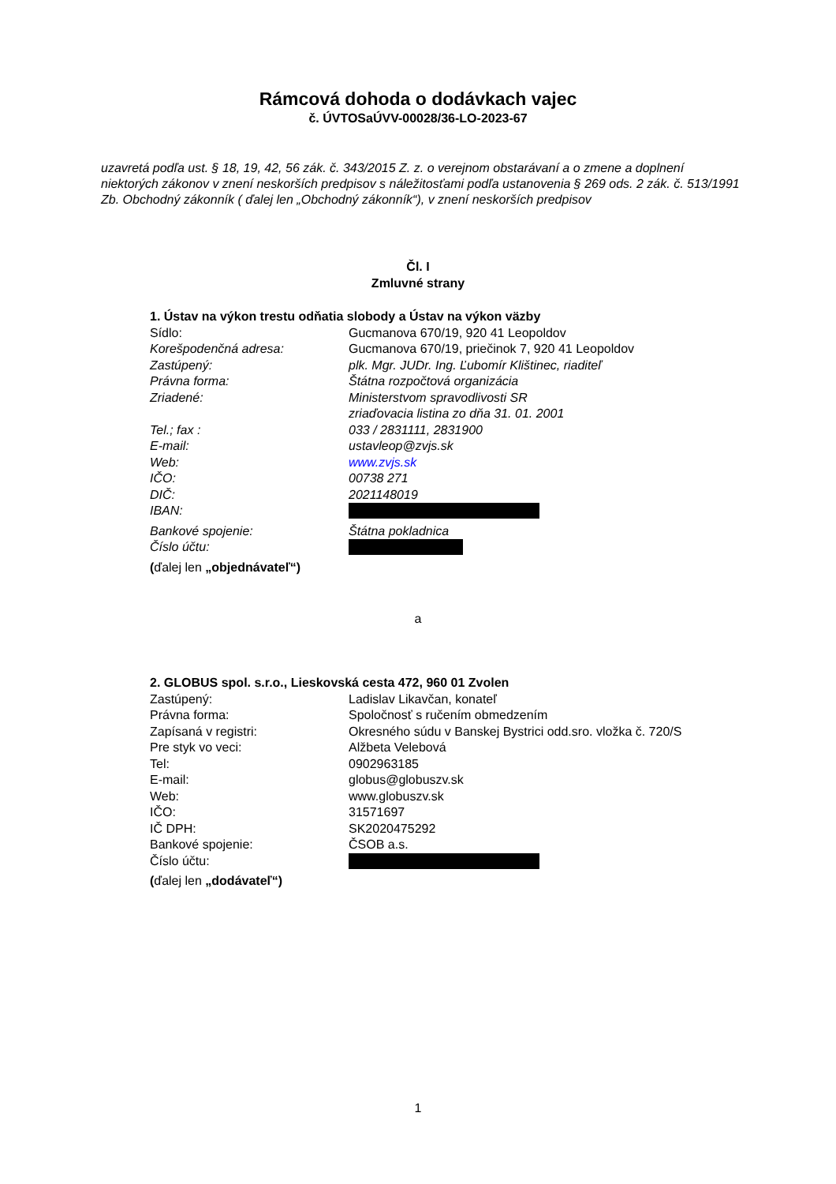Rámcová dohoda o dodávkach vajec
č. ÚVTOSaÚVV-00028/36-LO-2023-67
uzavretá podľa ust. § 18, 19, 42, 56 zák. č. 343/2015 Z. z. o verejnom obstarávaní a o zmene a doplnení niektorých zákonov v znení neskorších predpisov s náležitosťami podľa ustanovenia § 269 ods. 2 zák. č. 513/1991 Zb. Obchodný zákonník ( ďalej len „Obchodný zákonník“), v znení neskorších predpisov
Čl. I
Zmluvné strany
1. Ústav na výkon trestu odňatia slobody a Ústav na výkon väzby
Sídlo: Gucmanova 670/19, 920 41 Leopoldov
Korešpodenčná adresa: Gucmanova 670/19, priečinok 7, 920 41 Leopoldov
Zastúpený: plk. Mgr. JUDr. Ing. Ľubomír Klištinec, riaditeľ
Právna forma: Štátna rozpočtová organizácia
Zriadené: Ministerstvom spravodlivosti SR
zriaďovacia listina zo dňa 31. 01. 2001
Tel.; fax : 033 / 2831111, 2831900
E-mail: ustavleop@zvjs.sk
Web: www.zvjs.sk
IČO: 00738 271
DIČ: 2021148019
IBAN:
Bankové spojenie: Štátna pokladnica
Číslo účtu:
(ďalej len „objednávateľ“)
a
2. GLOBUS spol. s.r.o., Lieskovská cesta 472, 960 01 Zvolen
Zastúpený: Ladislav Likavčan, konateľ
Právna forma: Spoločnosť s ručením obmedzením
Zapísaná v registri: Okresného súdu v Banskej Bystrici odd.sro. vložka č. 720/S
Pre styk vo veci: Alžbeta Velebová
Tel: 0902963185
E-mail: globus@globuszv.sk
Web: www.globuszv.sk
IČO: 31571697
IČ DPH: SK2020475292
Bankové spojenie: ČSOB a.s.
Číslo účtu:
(ďalej len „dodávateľ“)
1